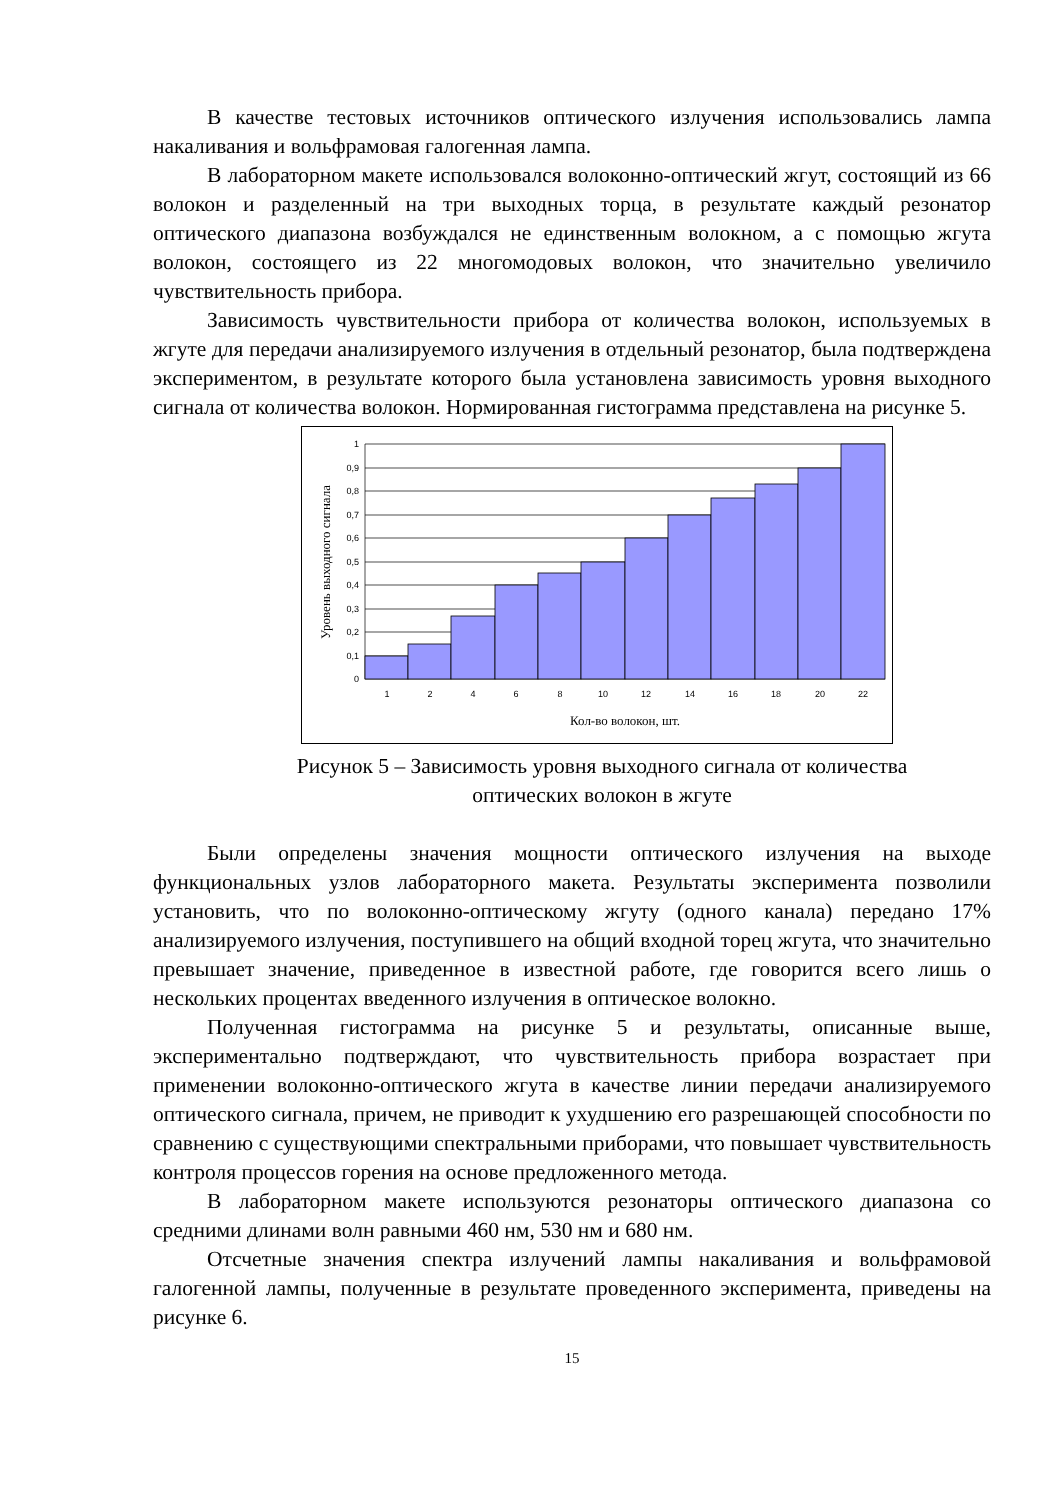В качестве тестовых источников оптического излучения использовались лампа накаливания и вольфрамовая галогенная лампа.
В лабораторном макете использовался волоконно-оптический жгут, состоящий из 66 волокон и разделенный на три выходных торца, в результате каждый резонатор оптического диапазона возбуждался не единственным волокном, а с помощью жгута волокон, состоящего из 22 многомодовых волокон, что значительно увеличило чувствительность прибора.
Зависимость чувствительности прибора от количества волокон, используемых в жгуте для передачи анализируемого излучения в отдельный резонатор, была подтверждена экспериментом, в результате которого была установлена зависимость уровня выходного сигнала от количества волокон. Нормированная гистограмма представлена на рисунке 5.
1
0,9
0,8
0,7
0,6
0,5
0,4
0,3
0,2
0,1
0
1
2
4
6
8
10
12
14
16
18
20
22
Кол-во волокон, шт.
Уровень выходного сигнала
Рисунок 5 – Зависимость уровня выходного сигнала от количества
оптических волокон в жгуте
Были определены значения мощности оптического излучения на выходе функциональных узлов лабораторного макета. Результаты эксперимента позволили установить, что по волоконно-оптическому жгуту (одного канала) передано 17% анализируемого излучения, поступившего на общий входной торец жгута, что значительно превышает значение, приведенное в известной работе, где говорится всего лишь о нескольких процентах введенного излучения в оптическое волокно.
Полученная гистограмма на рисунке 5 и результаты, описанные выше, экспериментально подтверждают, что чувствительность прибора возрастает при применении волоконно-оптического жгута в качестве линии передачи анализируемого оптического сигнала, причем, не приводит к ухудшению его разрешающей способности по сравнению с существующими спектральными приборами, что повышает чувствительность контроля процессов горения на основе предложенного метода.
В лабораторном макете используются резонаторы оптического диапазона со средними длинами волн равными 460 нм, 530 нм и 680 нм.
Отсчетные значения спектра излучений лампы накаливания и вольфрамовой галогенной лампы, полученные в результате проведенного эксперимента, приведены на рисунке 6.
15